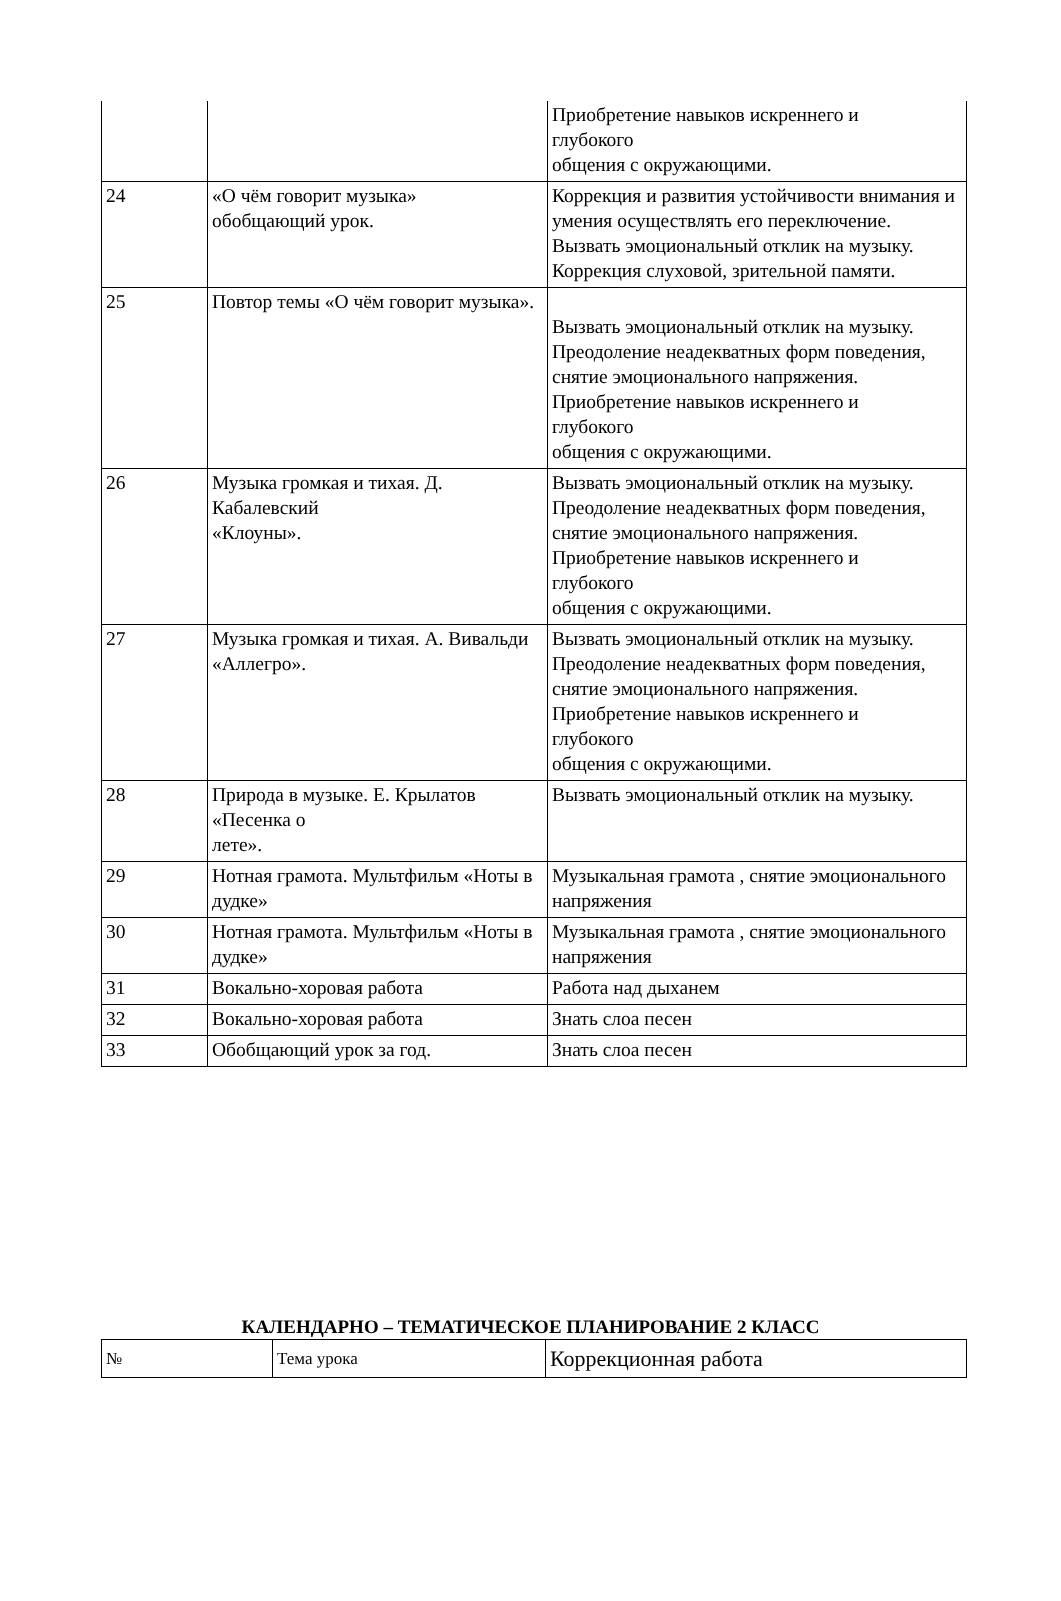| | | Приобретение навыков искреннего и глубокого общения с окружающими. |
| 24 | «О чём говорит музыка» обобщающий урок. | Коррекция и развития устойчивости внимания и умения осуществлять его переключение. Вызвать эмоциональный отклик на музыку. Коррекция слуховой, зрительной памяти. |
| 25 | Повтор темы «О чём говорит музыка». | Вызвать эмоциональный отклик на музыку. Преодоление неадекватных форм поведения, снятие эмоционального напряжения. Приобретение навыков искреннего и глубокого общения с окружающими. |
| 26 | Музыка громкая и тихая. Д. Кабалевский «Клоуны». | Вызвать эмоциональный отклик на музыку. Преодоление неадекватных форм поведения, снятие эмоционального напряжения. Приобретение навыков искреннего и глубокого общения с окружающими. |
| 27 | Музыка громкая и тихая. А. Вивальди «Аллегро». | Вызвать эмоциональный отклик на музыку. Преодоление неадекватных форм поведения, снятие эмоционального напряжения. Приобретение навыков искреннего и глубокого общения с окружающими. |
| 28 | Природа в музыке. Е. Крылатов «Песенка о лете». | Вызвать эмоциональный отклик на музыку. |
| 29 | Нотная грамота. Мультфильм «Ноты в дудке» | Музыкальная грамота , снятие эмоционального напряжения |
| 30 | Нотная грамота. Мультфильм «Ноты в дудке» | Музыкальная грамота , снятие эмоционального напряжения |
| 31 | Вокально-хоровая работа | Работа над дыханем |
| 32 | Вокально-хоровая работа | Знать слоа песен |
| 33 | Обобщающий урок за год. | Знать слоа песен |
КАЛЕНДАРНО – ТЕМАТИЧЕСКОЕ ПЛАНИРОВАНИЕ 2 КЛАСС
| № | Тема урока | Коррекционная работа |